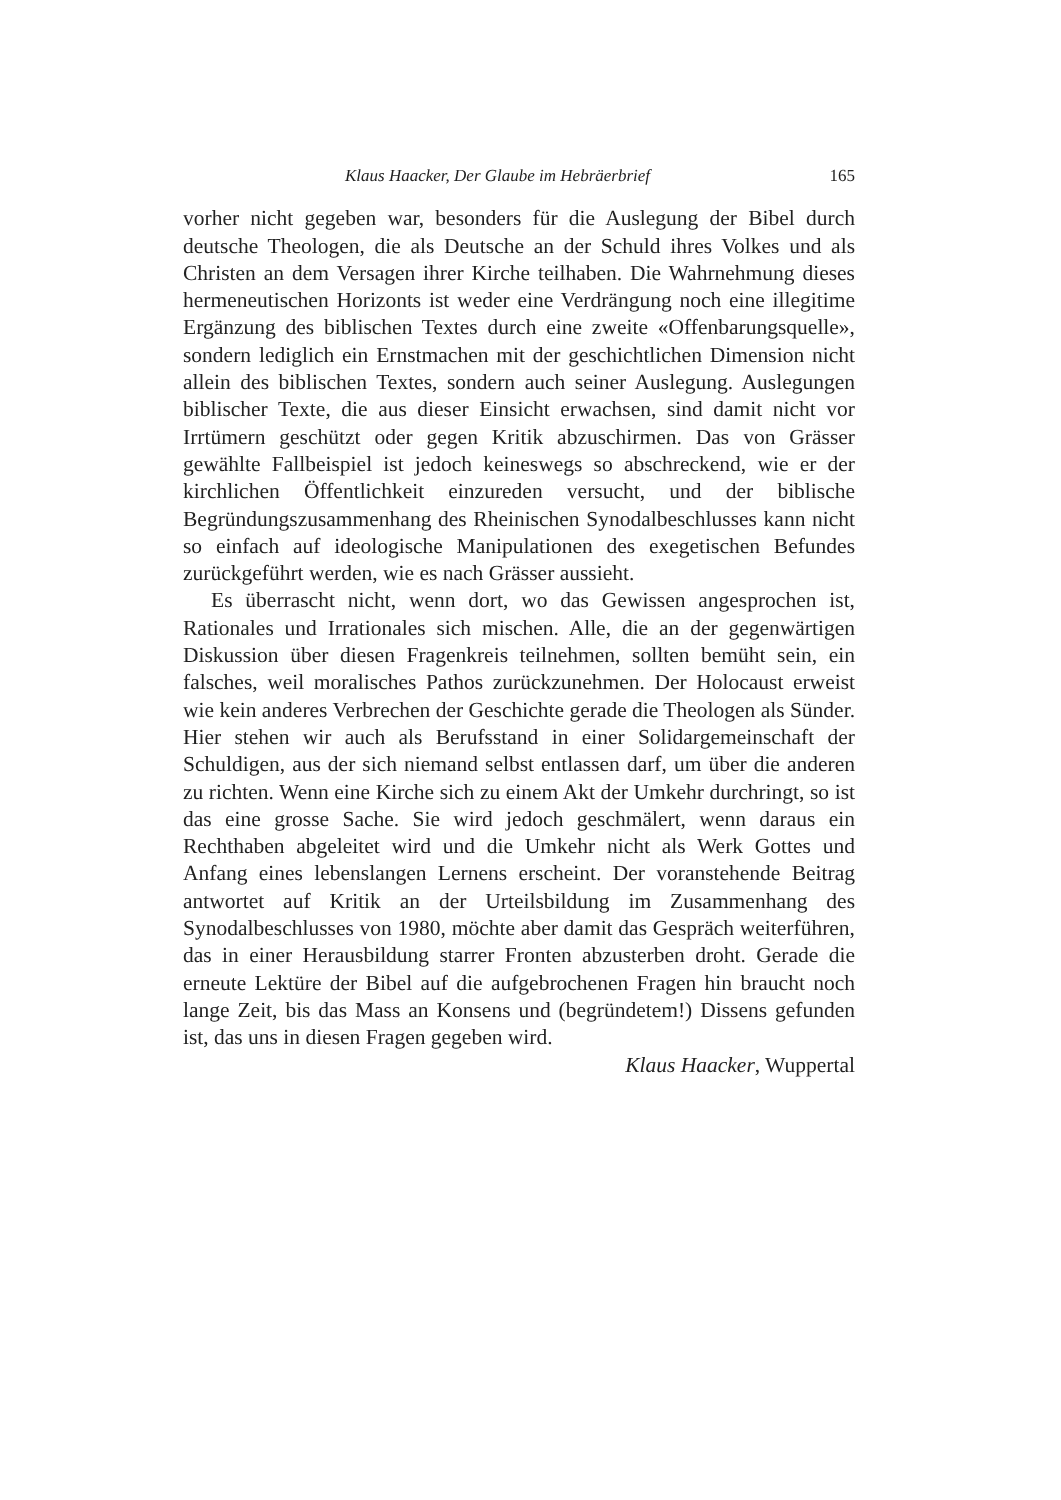Klaus Haacker, Der Glaube im Hebräerbrief 165
vorher nicht gegeben war, besonders für die Auslegung der Bibel durch deutsche Theologen, die als Deutsche an der Schuld ihres Volkes und als Christen an dem Versagen ihrer Kirche teilhaben. Die Wahrnehmung dieses hermeneutischen Horizonts ist weder eine Verdrängung noch eine illegitime Ergänzung des biblischen Textes durch eine zweite «Offenbarungsquelle», sondern lediglich ein Ernstmachen mit der geschichtlichen Dimension nicht allein des biblischen Textes, sondern auch seiner Auslegung. Auslegungen biblischer Texte, die aus dieser Einsicht erwachsen, sind damit nicht vor Irrtümern geschützt oder gegen Kritik abzuschirmen. Das von Grässer gewählte Fallbeispiel ist jedoch keineswegs so abschreckend, wie er der kirchlichen Öffentlichkeit einzureden versucht, und der biblische Begründungszusammenhang des Rheinischen Synodalbeschlusses kann nicht so einfach auf ideologische Manipulationen des exegetischen Befundes zurückgeführt werden, wie es nach Grässer aussieht.
Es überrascht nicht, wenn dort, wo das Gewissen angesprochen ist, Rationales und Irrationales sich mischen. Alle, die an der gegenwärtigen Diskussion über diesen Fragenkreis teilnehmen, sollten bemüht sein, ein falsches, weil moralisches Pathos zurückzunehmen. Der Holocaust erweist wie kein anderes Verbrechen der Geschichte gerade die Theologen als Sünder. Hier stehen wir auch als Berufsstand in einer Solidargemeinschaft der Schuldigen, aus der sich niemand selbst entlassen darf, um über die anderen zu richten. Wenn eine Kirche sich zu einem Akt der Umkehr durchringt, so ist das eine grosse Sache. Sie wird jedoch geschmälert, wenn daraus ein Rechthaben abgeleitet wird und die Umkehr nicht als Werk Gottes und Anfang eines lebenslangen Lernens erscheint. Der voranstehende Beitrag antwortet auf Kritik an der Urteilsbildung im Zusammenhang des Synodalbeschlusses von 1980, möchte aber damit das Gespräch weiterführen, das in einer Herausbildung starrer Fronten abzusterben droht. Gerade die erneute Lektüre der Bibel auf die aufgebrochenen Fragen hin braucht noch lange Zeit, bis das Mass an Konsens und (begründetem!) Dissens gefunden ist, das uns in diesen Fragen gegeben wird.
Klaus Haacker, Wuppertal